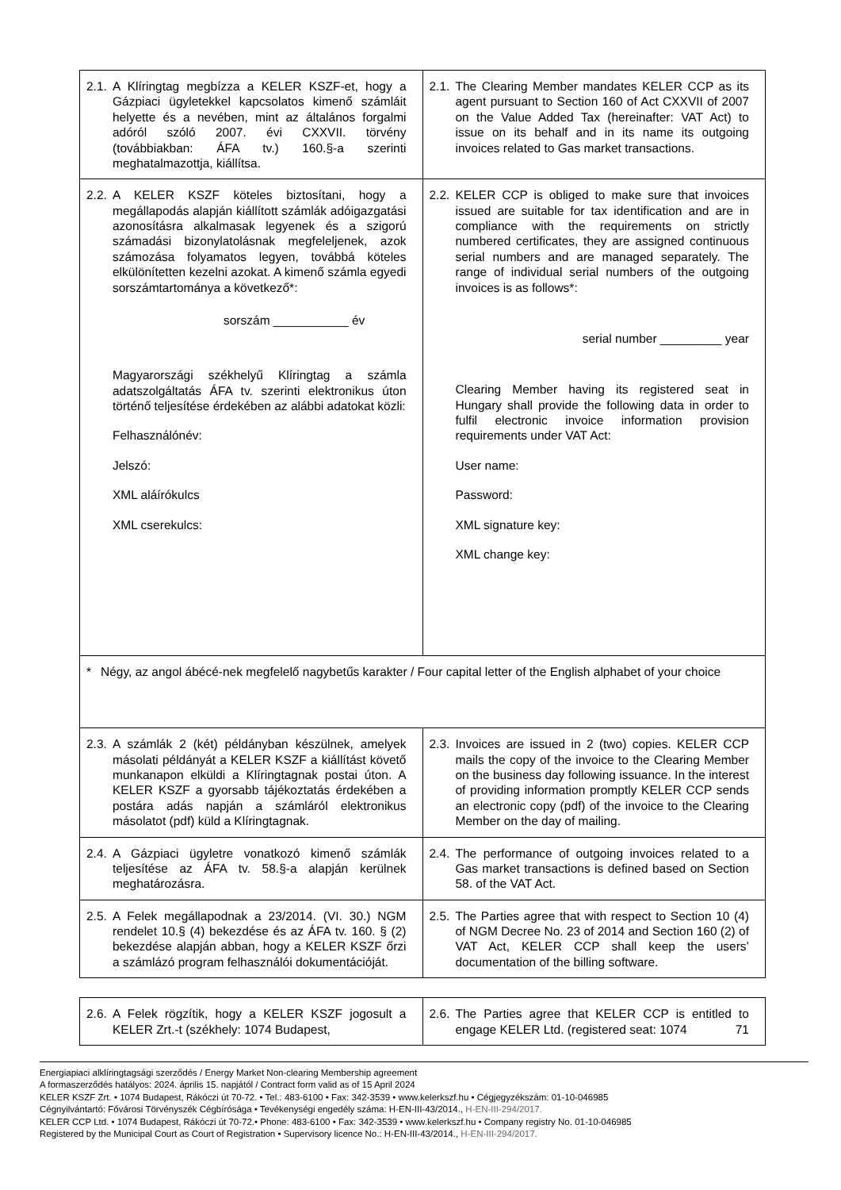| 2.1. A Klíringtag megbízza a KELER KSZF-et, hogy a Gázpiaci ügyletekkel kapcsolatos kimenő számláit helyette és a nevében, mint az általános forgalmi adóról szóló 2007. évi CXXVII. törvény (továbbiakban: ÁFA tv.) 160.§-a szerinti meghatalmazottja, kiállítsa. | 2.1. The Clearing Member mandates KELER CCP as its agent pursuant to Section 160 of Act CXXVII of 2007 on the Value Added Tax (hereinafter: VAT Act) to issue on its behalf and in its name its outgoing invoices related to Gas market transactions. |
| 2.2. A KELER KSZF köteles biztosítani, hogy a megállapodás alapján kiállított számlák adóigazgatási azonosításra alkalmasak legyenek és a szigorú számadási bizonylatolásnak megfeleljenek, azok számozása folyamatos legyen, továbbá köteles elkülönítetten kezelni azokat. A kimenő számla egyedi sorszámtartománya a következő*: sorszám ___________ év Magyarországi székhelyű Klíringtag a számla adatszolgáltatás ÁFA tv. szerinti elektronikus úton történő teljesítése érdekében az alábbi adatokat közli: Felhasználónév: Jelszó: XML aláírókulcs XML cserekulcs: | 2.2. KELER CCP is obliged to make sure that invoices issued are suitable for tax identification and are in compliance with the requirements on strictly numbered certificates, they are assigned continuous serial numbers and are managed separately. The range of individual serial numbers of the outgoing invoices is as follows*: serial number _________ year Clearing Member having its registered seat in Hungary shall provide the following data in order to fulfil electronic invoice information provision requirements under VAT Act: User name: Password: XML signature key: XML change key: |
| * Négy, az angol ábécé-nek megfelelő nagybetűs karakter / Four capital letter of the English alphabet of your choice | |
| 2.3. A számlák 2 (két) példányban készülnek, amelyek másolati példányát a KELER KSZF a kiállítást követő munkanapon elküldi a Klíringtagnak postai úton. A KELER KSZF a gyorsabb tájékoztatás érdekében a postára adás napján a számláról elektronikus másolatot (pdf) küld a Klíringtagnak. | 2.3. Invoices are issued in 2 (two) copies. KELER CCP mails the copy of the invoice to the Clearing Member on the business day following issuance. In the interest of providing information promptly KELER CCP sends an electronic copy (pdf) of the invoice to the Clearing Member on the day of mailing. |
| 2.4. A Gázpiaci ügyletre vonatkozó kimenő számlák teljesítése az ÁFA tv. 58.§-a alapján kerülnek meghatározásra. | 2.4. The performance of outgoing invoices related to a Gas market transactions is defined based on Section 58. of the VAT Act. |
| 2.5. A Felek megállapodnak a 23/2014. (VI. 30.) NGM rendelet 10.§ (4) bekezdése és az ÁFA tv. 160. § (2) bekezdése alapján abban, hogy a KELER KSZF őrzi a számlázó program felhasználói dokumentációját. | 2.5. The Parties agree that with respect to Section 10 (4) of NGM Decree No. 23 of 2014 and Section 160 (2) of VAT Act, KELER CCP shall keep the users’ documentation of the billing software. |
| 2.6. A Felek rögzítik, hogy a KELER KSZF jogosult a KELER Zrt.-t (székhely: 1074 Budapest, | 2.6. The Parties agree that KELER CCP is entitled to engage KELER Ltd. (registered seat: 1074 71 |
Energiapiaci alklíringtagsági szerződés / Energy Market Non-clearing Membership agreement
A formaszerződés hatályos: 2024. április 15. napjától / Contract form valid as of 15 April 2024
KELER KSZF Zrt. • 1074 Budapest, Rákóczi út 70-72. • Tel.: 483-6100 • Fax: 342-3539 • www.kelerkszf.hu • Cégjegyzékszám: 01-10-046985
Cégnyilvántartó: Fővárosi Törvényszék Cégbírósága • Tevékenységi engedély száma: H-EN-III-43/2014., H-EN-III-294/2017.
KELER CCP Ltd. • 1074 Budapest, Rákóczi út 70-72.• Phone: 483-6100 • Fax: 342-3539 • www.kelerkszf.hu • Company registry No. 01-10-046985
Registered by the Municipal Court as Court of Registration • Supervisory licence No.: H-EN-III-43/2014., H-EN-III-294/2017.